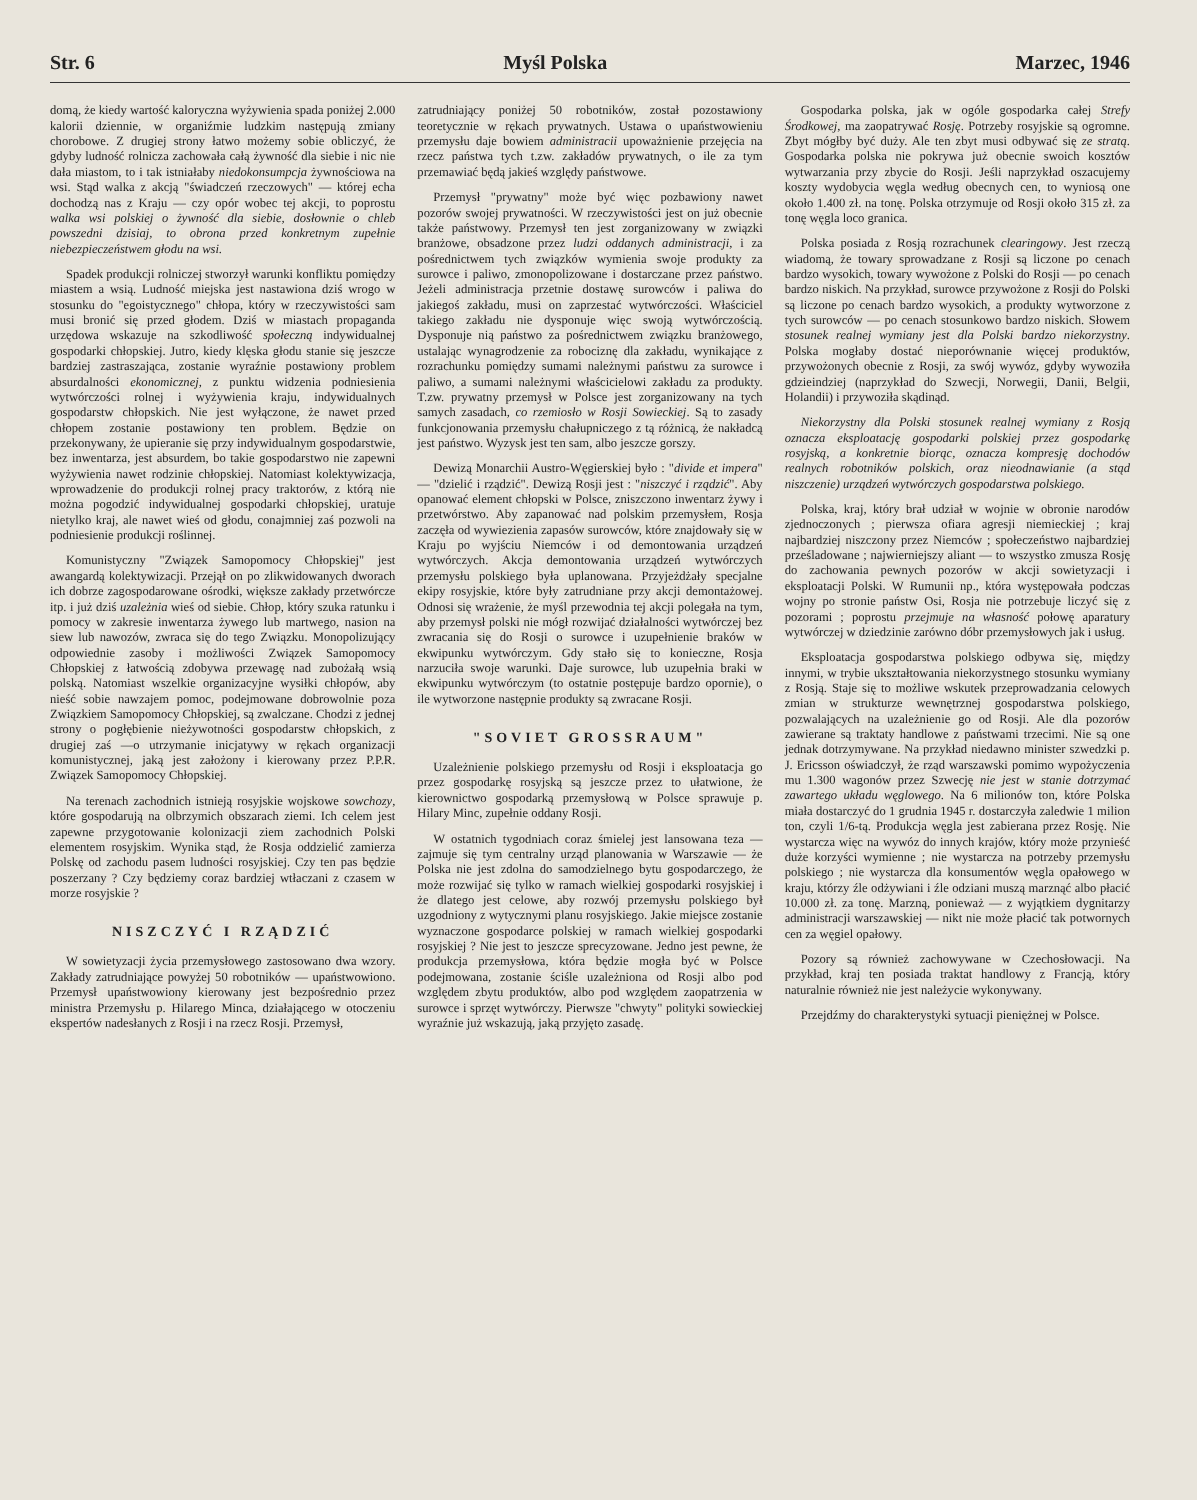Str. 6 Myśl Polska Marzec, 1946
domą, że kiedy wartość kaloryczna wyżywienia spada poniżej 2.000 kalorii dziennie, w organiźmie ludzkim następują zmiany chorobowe. Z drugiej strony łatwo możemy sobie obliczyć, że gdyby ludność rolnicza zachowała całą żywność dla siebie i nic nie dała miastom, to i tak istniałaby niedokonsumpcja żywnościowa na wsi. Stąd walka z akcją "świadczeń rzeczowych" — której echa dochodzą nas z Kraju — czy opór wobec tej akcji, to poprostu walka wsi polskiej o żywność dla siebie, dosłownie o chleb powszedni dzisiaj, to obrona przed konkretnym zupełnie niebezpieczeństwem głodu na wsi.
Spadek produkcji rolniczej stworzył warunki konfliktu pomiędzy miastem a wsią. Ludność miejska jest nastawiona dziś wrogo w stosunku do "egoistycznego" chłopa, który w rzeczywistości sam musi bronić się przed głodem. Dziś w miastach propaganda urzędowa wskazuje na szkodliwość społeczną indywidualnej gospodarki chłopskiej. Jutro, kiedy klęska głodu stanie się jeszcze bardziej zastraszająca, zostanie wyraźnie postawiony problem absurdalności ekonomicznej, z punktu widzenia podniesienia wytwórczości rolnej i wyżywienia kraju, indywidualnych gospodarstw chłopskich. Nie jest wyłączone, że nawet przed chłopem zostanie postawiony ten problem. Będzie on przekonywany, że upieranie się przy indywidualnym gospodarstwie, bez inwentarza, jest absurdem, bo takie gospodarstwo nie zapewni wyżywienia nawet rodzinie chłopskiej. Natomiast kolektywizacja, wprowadzenie do produkcji rolnej pracy traktorów, z którą nie można pogodzić indywidualnej gospodarki chłopskiej, uratuje nietylko kraj, ale nawet wieś od głodu, conajmniej zaś pozwoli na podniesienie produkcji roślinnej.
Komunistyczny "Związek Samopomocy Chłopskiej" jest awangardą kolektywizacji. Przejął on po zlikwidowanych dworach ich dobrze zagospodarowane ośrodki, większe zakłady przetwórcze itp. i już dziś uzależnia wieś od siebie. Chłop, który szuka ratunku i pomocy w zakresie inwentarza żywego lub martwego, nasion na siew lub nawozów, zwraca się do tego Związku. Monopolizujący odpowiednie zasoby i możliwości Związek Samopomocy Chłopskiej z łatwością zdobywa przewagę nad zubożałą wsią polską. Natomiast wszelkie organizacyjne wysiłki chłopów, aby nieść sobie nawzajem pomoc, podejmowane dobrowolnie poza Związkiem Samopomocy Chłopskiej, są zwalczane. Chodzi z jednej strony o pogłębienie nieżywotności gospodarstw chłopskich, z drugiej zaś —o utrzymanie inicjatywy w rękach organizacji komunistycznej, jaką jest założony i kierowany przez P.P.R. Związek Samopomocy Chłopskiej.
Na terenach zachodnich istnieją rosyjskie wojskowe sowchozy, które gospodarują na olbrzymich obszarach ziemi. Ich celem jest zapewne przygotowanie kolonizacji ziem zachodnich Polski elementem rosyjskim. Wynika stąd, że Rosja oddzielić zamierza Polskę od zachodu pasem ludności rosyjskiej. Czy ten pas będzie poszerzany ? Czy będziemy coraz bardziej wtłaczani z czasem w morze rosyjskie ?
NISZCZYĆ I RZĄDZIĆ
W sowietyzacji życia przemysłowego zastosowano dwa wzory. Zakłady zatrudniające powyżej 50 robotników — upaństwowiono. Przemysł upaństwowiony kierowany jest bezpośrednio przez ministra Przemysłu p. Hilarego Minca, działającego w otoczeniu ekspertów nadesłanych z Rosji i na rzecz Rosji. Przemysł,
zatrudniający poniżej 50 robotników, został pozostawiony teoretycznie w rękach prywatnych. Ustawa o upaństwowieniu przemysłu daje bowiem administracii upoważnienie przejęcia na rzecz państwa tych t.zw. zakładów prywatnych, o ile za tym przemawiać będą jakieś względy państwowe.
Przemysł "prywatny" może być więc pozbawiony nawet pozorów swojej prywatności. W rzeczywistości jest on już obecnie także państwowy. Przemysł ten jest zorganizowany w związki branżowe, obsadzone przez ludzi oddanych administracji, i za pośrednictwem tych związków wymienia swoje produkty za surowce i paliwo, zmonopolizowane i dostarczane przez państwo. Jeżeli administracja przetnie dostawę surowców i paliwa do jakiegoś zakładu, musi on zaprzestać wytwórczości. Właściciel takiego zakładu nie dysponuje więc swoją wytwórczością. Dysponuje nią państwo za pośrednictwem związku branżowego, ustalając wynagrodzenie za robociznę dla zakładu, wynikające z rozrachunku pomiędzy sumami należnymi państwu za surowce i paliwo, a sumami należnymi właścicielowi zakładu za produkty. T.zw. prywatny przemysł w Polsce jest zorganizowany na tych samych zasadach, co rzemiosło w Rosji Sowieckiej. Są to zasady funkcjonowania przemysłu chałupniczego z tą różnicą, że nakładcą jest państwo. Wyzysk jest ten sam, albo jeszcze gorszy.
Dewizą Monarchii Austro-Węgierskiej było : "divide et impera" — "dzielić i rządzić". Dewizą Rosji jest : "niszczyć i rządzić". Aby opanować element chłopski w Polsce, zniszczono inwentarz żywy i przetwórstwo. Aby zapanować nad polskim przemysłem, Rosja zaczęła od wywiezienia zapasów surowców, które znajdowały się w Kraju po wyjściu Niemców i od demontowania urządzeń wytwórczych. Akcja demontowania urządzeń wytwórczych przemysłu polskiego była uplanowana. Przyjeżdżały specjalne ekipy rosyjskie, które były zatrudniane przy akcji demontażowej. Odnosi się wrażenie, że myśl przewodnia tej akcji polegała na tym, aby przemysł polski nie mógł rozwijać działalności wytwórczej bez zwracania się do Rosji o surowce i uzupełnienie braków w ekwipunku wytwórczym. Gdy stało się to konieczne, Rosja narzuciła swoje warunki. Daje surowce, lub uzupełnia braki w ekwipunku wytwórczym (to ostatnie postępuje bardzo opornie), o ile wytworzone następnie produkty są zwracane Rosji.
"SOVIET GROSSRAUM"
Uzależnienie polskiego przemysłu od Rosji i eksploatacja go przez gospodarkę rosyjską są jeszcze przez to ułatwione, że kierownictwo gospodarką przemysłową w Polsce sprawuje p. Hilary Minc, zupełnie oddany Rosji.
W ostatnich tygodniach coraz śmielej jest lansowana teza — zajmuje się tym centralny urząd planowania w Warszawie — że Polska nie jest zdolna do samodzielnego bytu gospodarczego, że może rozwijać się tylko w ramach wielkiej gospodarki rosyjskiej i że dlatego jest celowe, aby rozwój przemysłu polskiego był uzgodniony z wytycznymi planu rosyjskiego. Jakie miejsce zostanie wyznaczone gospodarce polskiej w ramach wielkiej gospodarki rosyjskiej ? Nie jest to jeszcze sprecyzowane. Jedno jest pewne, że produkcja przemysłowa, która będzie mogła być w Polsce podejmowana, zostanie ściśle uzależniona od Rosji albo pod względem zbytu produktów, albo pod względem zaopatrzenia w surowce i sprzęt wytwórczy. Pierwsze "chwyty" polityki sowieckiej wyraźnie już wskazują, jaką przyjęto zasadę.
Gospodarka polska, jak w ogóle gospodarka całej Strefy Środkowej, ma zaopatrywać Rosję. Potrzeby rosyjskie są ogromne. Zbyt mógłby być duży. Ale ten zbyt musi odbywać się ze stratą. Gospodarka polska nie pokrywa już obecnie swoich kosztów wytwarzania przy zbycie do Rosji. Jeśli naprzykład oszacujemy koszty wydobycia węgla według obecnych cen, to wyniosą one około 1.400 zł. na tonę. Polska otrzymuje od Rosji około 315 zł. za tonę węgla loco granica.
Polska posiada z Rosją rozrachunek clearingowy. Jest rzeczą wiadomą, że towary sprowadzane z Rosji są liczone po cenach bardzo wysokich, towary wywożone z Polski do Rosji — po cenach bardzo niskich. Na przykład, surowce przywożone z Rosji do Polski są liczone po cenach bardzo wysokich, a produkty wytworzone z tych surowców — po cenach stosunkowo bardzo niskich. Słowem stosunek realnej wymiany jest dla Polski bardzo niekorzystny. Polska mogłaby dostać nieporównanie więcej produktów, przywożonych obecnie z Rosji, za swój wywóz, gdyby wywoziła gdzieindziej (naprzykład do Szwecji, Norwegii, Danii, Belgii, Holandii) i przywoziła skądinąd.
Niekorzystny dla Polski stosunek realnej wymiany z Rosją oznacza eksploatację gospodarki polskiej przez gospodarkę rosyjską, a konkretnie biorąc, oznacza kompresję dochodów realnych robotników polskich, oraz nieodnawianie (a stąd niszczenie) urządzeń wytwórczych gospodarstwa polskiego.
Polska, kraj, który brał udział w wojnie w obronie narodów zjednoczonych ; pierwsza ofiara agresji niemieckiej ; kraj najbardziej niszczony przez Niemców ; społeczeństwo najbardziej prześladowane ; najwierniejszy aliant — to wszystko zmusza Rosję do zachowania pewnych pozorów w akcji sowietyzacji i eksploatacji Polski. W Rumunii np., która występowała podczas wojny po stronie państw Osi, Rosja nie potrzebuje liczyć się z pozorami ; poprostu przejmuje na własność połowę aparatury wytwórczej w dziedzinie zarówno dóbr przemysłowych jak i usług.
Eksploatacja gospodarstwa polskiego odbywa się, między innymi, w trybie ukształtowania niekorzystnego stosunku wymiany z Rosją. Staje się to możliwe wskutek przeprowadzania celowych zmian w strukturze wewnętrznej gospodarstwa polskiego, pozwalających na uzależnienie go od Rosji. Ale dla pozorów zawierane są traktaty handlowe z państwami trzecimi. Nie są one jednak dotrzymywane. Na przykład niedawno minister szwedzki p. J. Ericsson oświadczył, że rząd warszawski pomimo wypożyczenia mu 1.300 wagonów przez Szwecję nie jest w stanie dotrzymać zawartego układu węglowego. Na 6 milionów ton, które Polska miała dostarczyć do 1 grudnia 1945 r. dostarczyła zaledwie 1 milion ton, czyli 1/6-tą. Produkcja węgla jest zabierana przez Rosję. Nie wystarcza więc na wywóz do innych krajów, który może przynieść duże korzyści wymienne ; nie wystarcza na potrzeby przemysłu polskiego ; nie wystarcza dla konsumentów węgla opałowego w kraju, którzy źle odżywiani i źle odziani muszą marznąć albo płacić 10.000 zł. za tonę. Marzną, ponieważ — z wyjątkiem dygnitarzy administracji warszawskiej — nikt nie może płacić tak potwornych cen za węgiel opałowy.
Pozory są również zachowywane w Czechosłowacji. Na przykład, kraj ten posiada traktat handlowy z Francją, który naturalnie również nie jest należycie wykonywany.
Przejdźmy do charakterystyki sytuacji pieniężnej w Polsce.